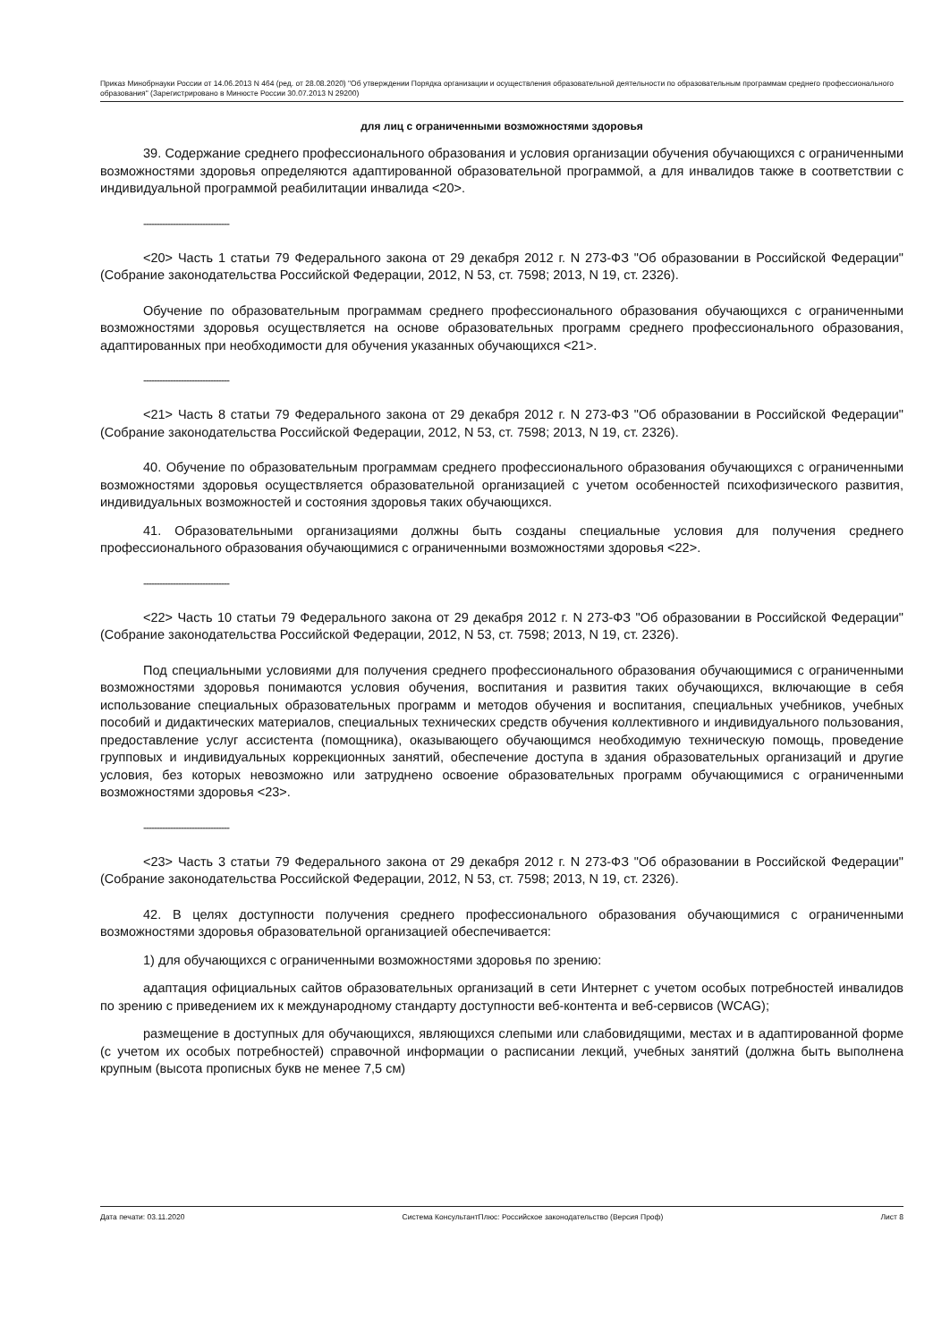Приказ Минобрнауки России от 14.06.2013 N 464 (ред. от 28.08.2020) "Об утверждении Порядка организации и осуществления образовательной деятельности по образовательным программам среднего профессионального образования" (Зарегистрировано в Минюсте России 30.07.2013 N 29200)
для лиц с ограниченными возможностями здоровья
39. Содержание среднего профессионального образования и условия организации обучения обучающихся с ограниченными возможностями здоровья определяются адаптированной образовательной программой, а для инвалидов также в соответствии с индивидуальной программой реабилитации инвалида <20>.
--------------------------------
<20> Часть 1 статьи 79 Федерального закона от 29 декабря 2012 г. N 273-ФЗ "Об образовании в Российской Федерации" (Собрание законодательства Российской Федерации, 2012, N 53, ст. 7598; 2013, N 19, ст. 2326).
Обучение по образовательным программам среднего профессионального образования обучающихся с ограниченными возможностями здоровья осуществляется на основе образовательных программ среднего профессионального образования, адаптированных при необходимости для обучения указанных обучающихся <21>.
--------------------------------
<21> Часть 8 статьи 79 Федерального закона от 29 декабря 2012 г. N 273-ФЗ "Об образовании в Российской Федерации" (Собрание законодательства Российской Федерации, 2012, N 53, ст. 7598; 2013, N 19, ст. 2326).
40. Обучение по образовательным программам среднего профессионального образования обучающихся с ограниченными возможностями здоровья осуществляется образовательной организацией с учетом особенностей психофизического развития, индивидуальных возможностей и состояния здоровья таких обучающихся.
41. Образовательными организациями должны быть созданы специальные условия для получения среднего профессионального образования обучающимися с ограниченными возможностями здоровья <22>.
--------------------------------
<22> Часть 10 статьи 79 Федерального закона от 29 декабря 2012 г. N 273-ФЗ "Об образовании в Российской Федерации" (Собрание законодательства Российской Федерации, 2012, N 53, ст. 7598; 2013, N 19, ст. 2326).
Под специальными условиями для получения среднего профессионального образования обучающимися с ограниченными возможностями здоровья понимаются условия обучения, воспитания и развития таких обучающихся, включающие в себя использование специальных образовательных программ и методов обучения и воспитания, специальных учебников, учебных пособий и дидактических материалов, специальных технических средств обучения коллективного и индивидуального пользования, предоставление услуг ассистента (помощника), оказывающего обучающимся необходимую техническую помощь, проведение групповых и индивидуальных коррекционных занятий, обеспечение доступа в здания образовательных организаций и другие условия, без которых невозможно или затруднено освоение образовательных программ обучающимися с ограниченными возможностями здоровья <23>.
--------------------------------
<23> Часть 3 статьи 79 Федерального закона от 29 декабря 2012 г. N 273-ФЗ "Об образовании в Российской Федерации" (Собрание законодательства Российской Федерации, 2012, N 53, ст. 7598; 2013, N 19, ст. 2326).
42. В целях доступности получения среднего профессионального образования обучающимися с ограниченными возможностями здоровья образовательной организацией обеспечивается:
1) для обучающихся с ограниченными возможностями здоровья по зрению:
адаптация официальных сайтов образовательных организаций в сети Интернет с учетом особых потребностей инвалидов по зрению с приведением их к международному стандарту доступности веб-контента и веб-сервисов (WCAG);
размещение в доступных для обучающихся, являющихся слепыми или слабовидящими, местах и в адаптированной форме (с учетом их особых потребностей) справочной информации о расписании лекций, учебных занятий (должна быть выполнена крупным (высота прописных букв не менее 7,5 см)
Дата печати: 03.11.2020 Система КонсультантПлюс: Российское законодательство (Версия Проф) Лист 8